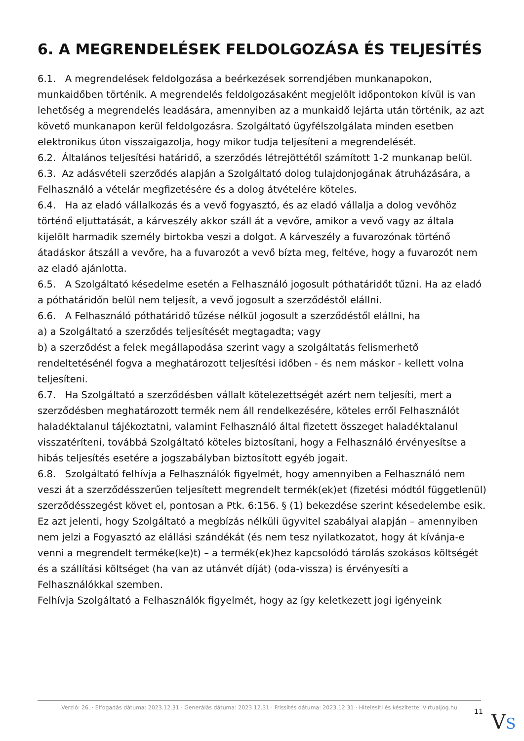6. A MEGRENDELÉSEK FELDOLGOZÁSA ÉS TELJESÍTÉS
6.1. A megrendelések feldolgozása a beérkezések sorrendjében munkanapokon, munkaidőben történik. A megrendelés feldolgozásaként megjelölt időpontokon kívül is van lehetőség a megrendelés leadására, amennyiben az a munkaidő lejárta után történik, az azt követő munkanapon kerül feldolgozásra. Szolgáltató ügyfélszolgálata minden esetben elektronikus úton visszaigazolja, hogy mikor tudja teljesíteni a megrendelését.
6.2. Általános teljesítési határidő, a szerződés létrejöttétől számított 1-2 munkanap belül.
6.3. Az adásvételi szerződés alapján a Szolgáltató dolog tulajdonjogának átruházására, a Felhasználó a vételár megfizetésére és a dolog átvételére köteles.
6.4. Ha az eladó vállalkozás és a vevő fogyasztó, és az eladó vállalja a dolog vevőhöz történő eljuttatását, a kárveszély akkor száll át a vevőre, amikor a vevő vagy az általa kijelölt harmadik személy birtokba veszi a dolgot. A kárveszély a fuvarozónak történő átadáskor átszáll a vevőre, ha a fuvarozót a vevő bízta meg, feltéve, hogy a fuvarozót nem az eladó ajánlotta.
6.5. A Szolgáltató késedelme esetén a Felhasználó jogosult póthatáridőt tűzni. Ha az eladó a póthatáridőn belül nem teljesít, a vevő jogosult a szerződéstől elállni.
6.6. A Felhasználó póthatáridő tűzése nélkül jogosult a szerződéstől elállni, ha
a) a Szolgáltató a szerződés teljesítését megtagadta; vagy
b) a szerződést a felek megállapodása szerint vagy a szolgáltatás felismerhető rendeltetésénél fogva a meghatározott teljesítési időben - és nem máskor - kellett volna teljesíteni.
6.7. Ha Szolgáltató a szerződésben vállalt kötelezettségét azért nem teljesíti, mert a szerződésben meghatározott termék nem áll rendelkezésére, köteles erről Felhasználót haladéktalanul tájékoztatni, valamint Felhasználó által fizetett összeget haladéktalanul visszatéríteni, továbbá Szolgáltató köteles biztosítani, hogy a Felhasználó érvényesítse a hibás teljesítés esetére a jogszabályban biztosított egyéb jogait.
6.8. Szolgáltató felhívja a Felhasználók figyelmét, hogy amennyiben a Felhasználó nem veszi át a szerződésszerűen teljesített megrendelt termék(ek)et (fizetési módtól függetlenül) szerződésszegést követ el, pontosan a Ptk. 6:156. § (1) bekezdése szerint késedelembe esik.
Ez azt jelenti, hogy Szolgáltató a megbízás nélküli ügyvitel szabályai alapján – amennyiben nem jelzi a Fogyasztó az elállási szándékát (és nem tesz nyilatkozatot, hogy át kívánja-e venni a megrendelt terméke(ke)t) – a termék(ek)hez kapcsolódó tárolás szokásos költségét és a szállítási költséget (ha van az utánvét díját) (oda-vissza) is érvényesíti a Felhasználókkal szemben.
Felhívja Szolgáltató a Felhasználók figyelmét, hogy az így keletkezett jogi igényeink
Verzió: 26. · Elfogadás dátuma: 2023.12.31 · Generálás dátuma: 2023.12.31 · Frissítés dátuma: 2023.12.31 · Hitelesíti és készítette: Virtualjog.hu
11 VS